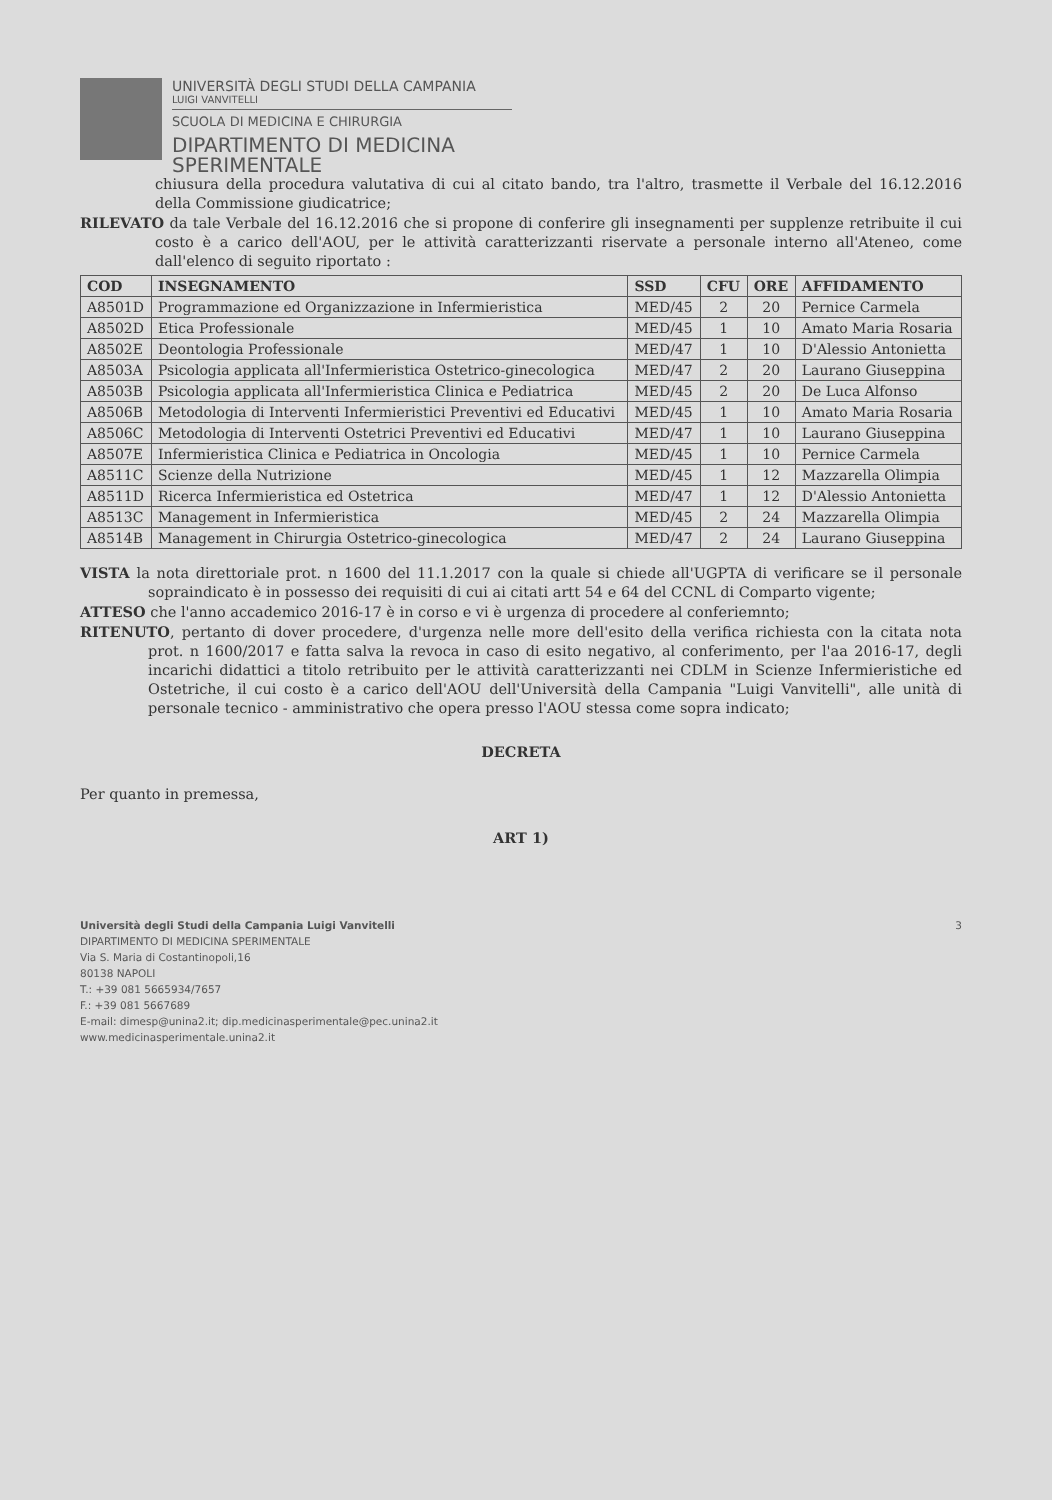UNIVERSITÀ DEGLI STUDI DELLA CAMPANIA
LUIGI VANVITELLI
SCUOLA DI MEDICINA E CHIRURGIA
DIPARTIMENTO DI MEDICINA
SPERIMENTALE
chiusura della procedura valutativa di cui al citato bando, tra l'altro, trasmette il Verbale del 16.12.2016 della Commissione giudicatrice;
RILEVATO da tale Verbale del 16.12.2016 che si propone di conferire gli insegnamenti per supplenze retribuite il cui costo è a carico dell'AOU, per le attività caratterizzanti riservate a personale interno all'Ateneo, come dall'elenco di seguito riportato :
| COD | INSEGNAMENTO | SSD | CFU | ORE | AFFIDAMENTO |
| --- | --- | --- | --- | --- | --- |
| A8501D | Programmazione ed Organizzazione in Infermieristica | MED/45 | 2 | 20 | Pernice Carmela |
| A8502D | Etica Professionale | MED/45 | 1 | 10 | Amato Maria Rosaria |
| A8502E | Deontologia Professionale | MED/47 | 1 | 10 | D'Alessio Antonietta |
| A8503A | Psicologia applicata all'Infermieristica Ostetrico-ginecologica | MED/47 | 2 | 20 | Laurano Giuseppina |
| A8503B | Psicologia applicata all'Infermieristica Clinica e Pediatrica | MED/45 | 2 | 20 | De Luca Alfonso |
| A8506B | Metodologia di Interventi Infermieristici Preventivi ed Educativi | MED/45 | 1 | 10 | Amato Maria Rosaria |
| A8506C | Metodologia di Interventi Ostetrici Preventivi ed Educativi | MED/47 | 1 | 10 | Laurano Giuseppina |
| A8507E | Infermieristica Clinica e Pediatrica in Oncologia | MED/45 | 1 | 10 | Pernice Carmela |
| A8511C | Scienze della Nutrizione | MED/45 | 1 | 12 | Mazzarella Olimpia |
| A8511D | Ricerca Infermieristica ed Ostetrica | MED/47 | 1 | 12 | D'Alessio Antonietta |
| A8513C | Management in Infermieristica | MED/45 | 2 | 24 | Mazzarella Olimpia |
| A8514B | Management in Chirurgia Ostetrico-ginecologica | MED/47 | 2 | 24 | Laurano Giuseppina |
VISTA la nota direttoriale prot. n 1600 del 11.1.2017 con la quale si chiede all'UGPTA di verificare se il personale sopraindicato è in possesso dei requisiti di cui ai citati artt 54 e 64 del CCNL di Comparto vigente;
ATTESO che l'anno accademico 2016-17 è in corso e vi è urgenza di procedere al conferiemnto;
RITENUTO, pertanto di dover procedere, d'urgenza nelle more dell'esito della verifica richiesta con la citata nota prot. n 1600/2017 e fatta salva la revoca in caso di esito negativo, al conferimento, per l'aa 2016-17, degli incarichi didattici a titolo retribuito per le attività caratterizzanti nei CDLM in Scienze Infermieristiche ed Ostetriche, il cui costo è a carico dell'AOU dell'Università della Campania "Luigi Vanvitelli", alle unità di personale tecnico - amministrativo che opera presso l'AOU stessa come sopra indicato;
DECRETA
Per quanto in premessa,
ART 1)
Università degli Studi della Campania Luigi Vanvitelli
DIPARTIMENTO DI MEDICINA SPERIMENTALE
Via S. Maria di Costantinopoli,16
80138 NAPOLI
T.: +39 081 5665934/7657
F.: +39 081 5667689
E-mail: dimesp@unina2.it; dip.medicinasperimentale@pec.unina2.it
www.medicinasperimentale.unina2.it
3